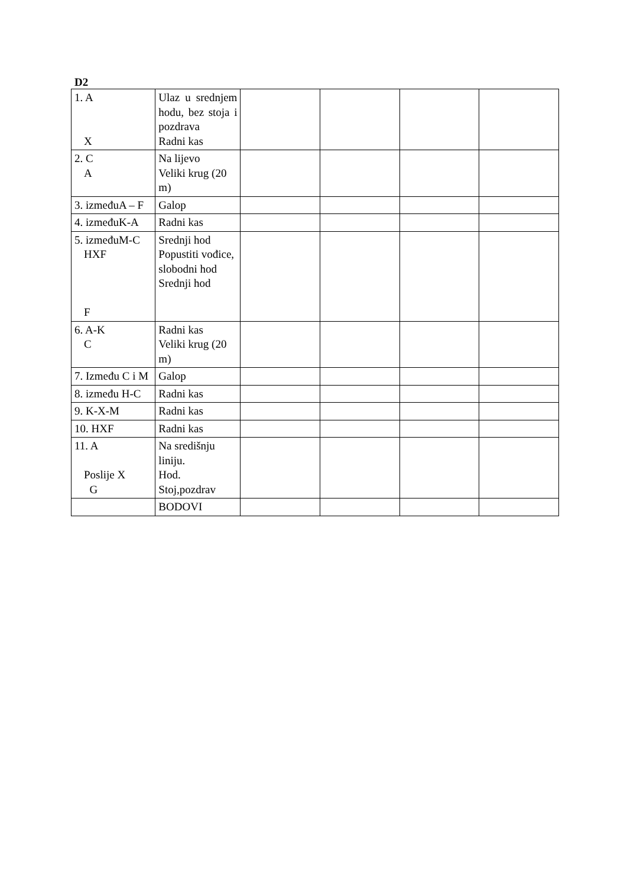D2
| 1. A X | Ulaz u srednjem hodu, bez stoja i pozdrava Radni kas | | | | |
| 2. C A | Na lijevo Veliki krug (20 m) | | | | |
| 3. izmeđuA – F | Galop | | | | |
| 4. izmeđuK-A | Radni kas | | | | |
| 5. izmeđuM-C HXF F | Srednji hod Popustiti vođice, slobodni hod Srednji hod | | | | |
| 6. A-K C | Radni kas Veliki krug (20 m) | | | | |
| 7. Između C i M | Galop | | | | |
| 8. između H-C | Radni kas | | | | |
| 9. K-X-M | Radni kas | | | | |
| 10. HXF | Radni kas | | | | |
| 11. A Poslije X G | Na središnju liniju. Hod. Stoj,pozdrav | | | | |
| | BODOVI | | | | |